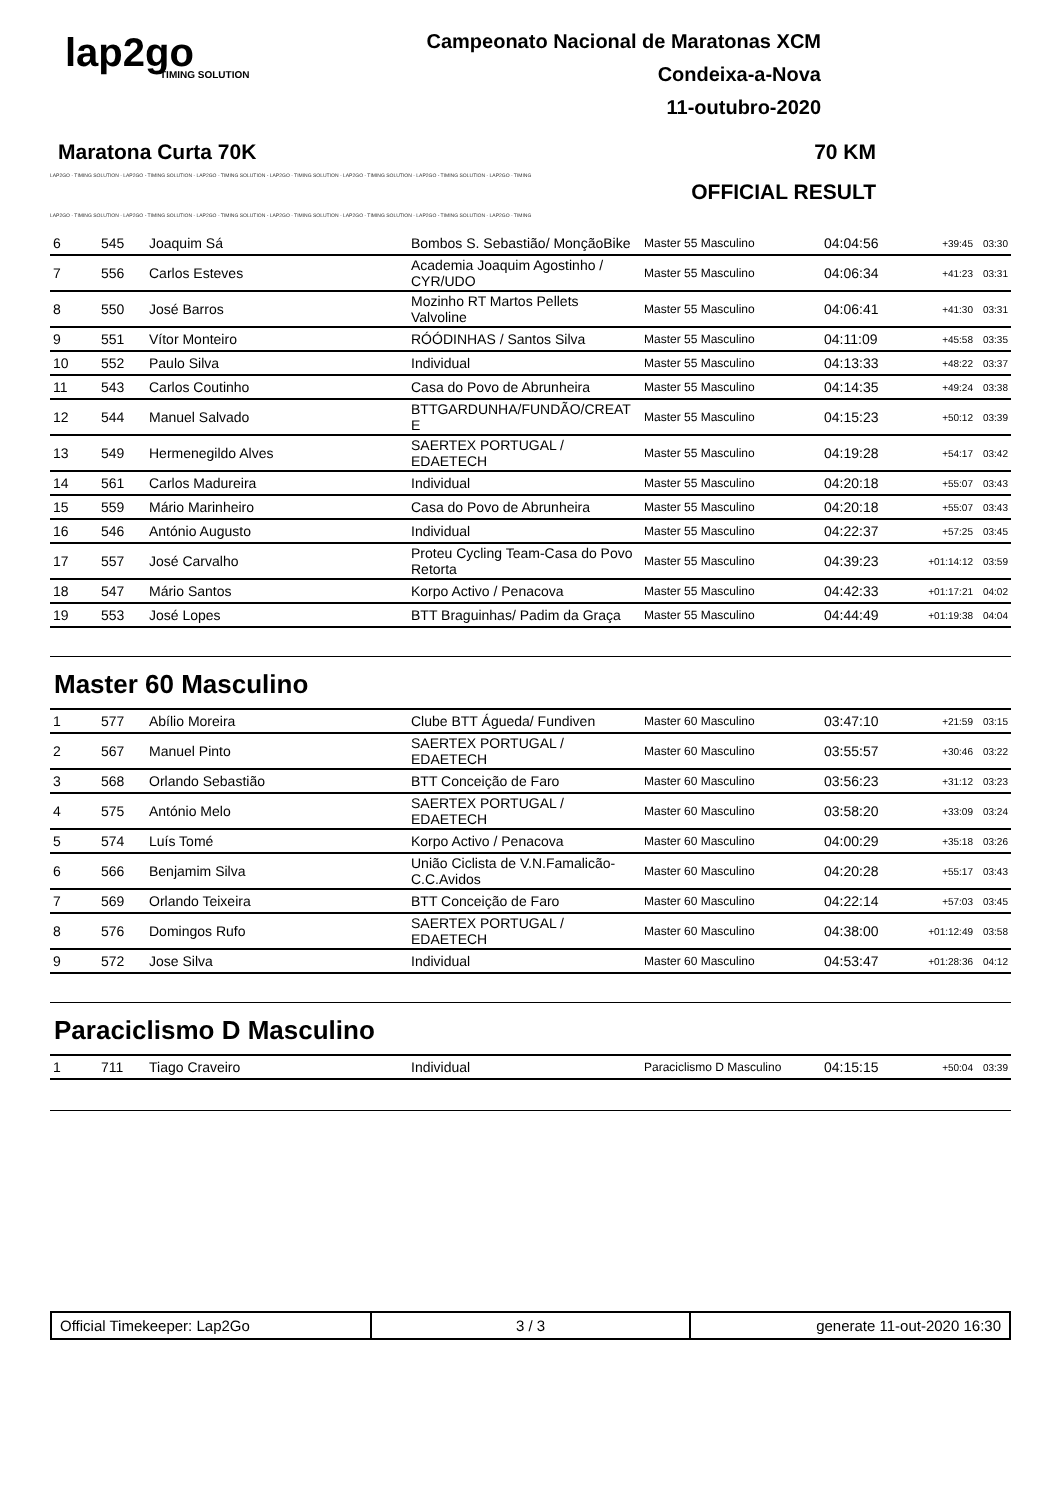lap2go
TIMING SOLUTION
Campeonato Nacional de Maratonas XCM
Condeixa-a-Nova
11-outubro-2020
Maratona Curta 70K 70 KM
LAP2GO - TIMING SOLUTION - LAP2GO - TIMING SOLUTION - LAP2GO - TIMING SOLUTION - LAP2GO - TIMING SOLUTION - LAP2GO - TIMING SOLUTION - LAP2GO - TIMING SOLUTION - LAP2GO - TIMING
OFFICIAL RESULT
LAP2GO - TIMING SOLUTION - LAP2GO - TIMING SOLUTION - LAP2GO - TIMING SOLUTION - LAP2GO - TIMING SOLUTION - LAP2GO - TIMING SOLUTION - LAP2GO - TIMING SOLUTION - LAP2GO - TIMING
| 6 | 545 | Joaquim Sá | Bombos S. Sebastião/ MonçãoBike | Master 55 Masculino | 04:04:56 | +39:45 | 03:30 |
| 7 | 556 | Carlos Esteves | Academia Joaquim Agostinho / CYR/UDO | Master 55 Masculino | 04:06:34 | +41:23 | 03:31 |
| 8 | 550 | José Barros | Mozinho RT Martos Pellets Valvoline | Master 55 Masculino | 04:06:41 | +41:30 | 03:31 |
| 9 | 551 | Vítor Monteiro | RÓÓDINHAS / Santos Silva | Master 55 Masculino | 04:11:09 | +45:58 | 03:35 |
| 10 | 552 | Paulo Silva | Individual | Master 55 Masculino | 04:13:33 | +48:22 | 03:37 |
| 11 | 543 | Carlos Coutinho | Casa do Povo de Abrunheira | Master 55 Masculino | 04:14:35 | +49:24 | 03:38 |
| 12 | 544 | Manuel Salvado | BTTGARDUNHA/FUNDÃO/CREAT E | Master 55 Masculino | 04:15:23 | +50:12 | 03:39 |
| 13 | 549 | Hermenegildo Alves | SAERTEX PORTUGAL / EDAETECH | Master 55 Masculino | 04:19:28 | +54:17 | 03:42 |
| 14 | 561 | Carlos Madureira | Individual | Master 55 Masculino | 04:20:18 | +55:07 | 03:43 |
| 15 | 559 | Mário Marinheiro | Casa do Povo de Abrunheira | Master 55 Masculino | 04:20:18 | +55:07 | 03:43 |
| 16 | 546 | António Augusto | Individual | Master 55 Masculino | 04:22:37 | +57:25 | 03:45 |
| 17 | 557 | José Carvalho | Proteu Cycling Team-Casa do Povo Retorta | Master 55 Masculino | 04:39:23 | +01:14:12 | 03:59 |
| 18 | 547 | Mário Santos | Korpo Activo / Penacova | Master 55 Masculino | 04:42:33 | +01:17:21 | 04:02 |
| 19 | 553 | José Lopes | BTT Braguinhas/ Padim da Graça | Master 55 Masculino | 04:44:49 | +01:19:38 | 04:04 |
Master 60 Masculino
| 1 | 577 | Abílio Moreira | Clube BTT Águeda/ Fundiven | Master 60 Masculino | 03:47:10 | +21:59 | 03:15 |
| 2 | 567 | Manuel Pinto | SAERTEX PORTUGAL / EDAETECH | Master 60 Masculino | 03:55:57 | +30:46 | 03:22 |
| 3 | 568 | Orlando Sebastião | BTT Conceição de Faro | Master 60 Masculino | 03:56:23 | +31:12 | 03:23 |
| 4 | 575 | António Melo | SAERTEX PORTUGAL / EDAETECH | Master 60 Masculino | 03:58:20 | +33:09 | 03:24 |
| 5 | 574 | Luís Tomé | Korpo Activo / Penacova | Master 60 Masculino | 04:00:29 | +35:18 | 03:26 |
| 6 | 566 | Benjamim Silva | União Ciclista de V.N.Famalicão-C.C.Avidos | Master 60 Masculino | 04:20:28 | +55:17 | 03:43 |
| 7 | 569 | Orlando Teixeira | BTT Conceição de Faro | Master 60 Masculino | 04:22:14 | +57:03 | 03:45 |
| 8 | 576 | Domingos Rufo | SAERTEX PORTUGAL / EDAETECH | Master 60 Masculino | 04:38:00 | +01:12:49 | 03:58 |
| 9 | 572 | Jose Silva | Individual | Master 60 Masculino | 04:53:47 | +01:28:36 | 04:12 |
Paraciclismo D Masculino
| 1 | 711 | Tiago Craveiro | Individual | Paraciclismo D Masculino | 04:15:15 | +50:04 | 03:39 |
Official Timekeeper: Lap2Go 3 / 3 generate 11-out-2020 16:30